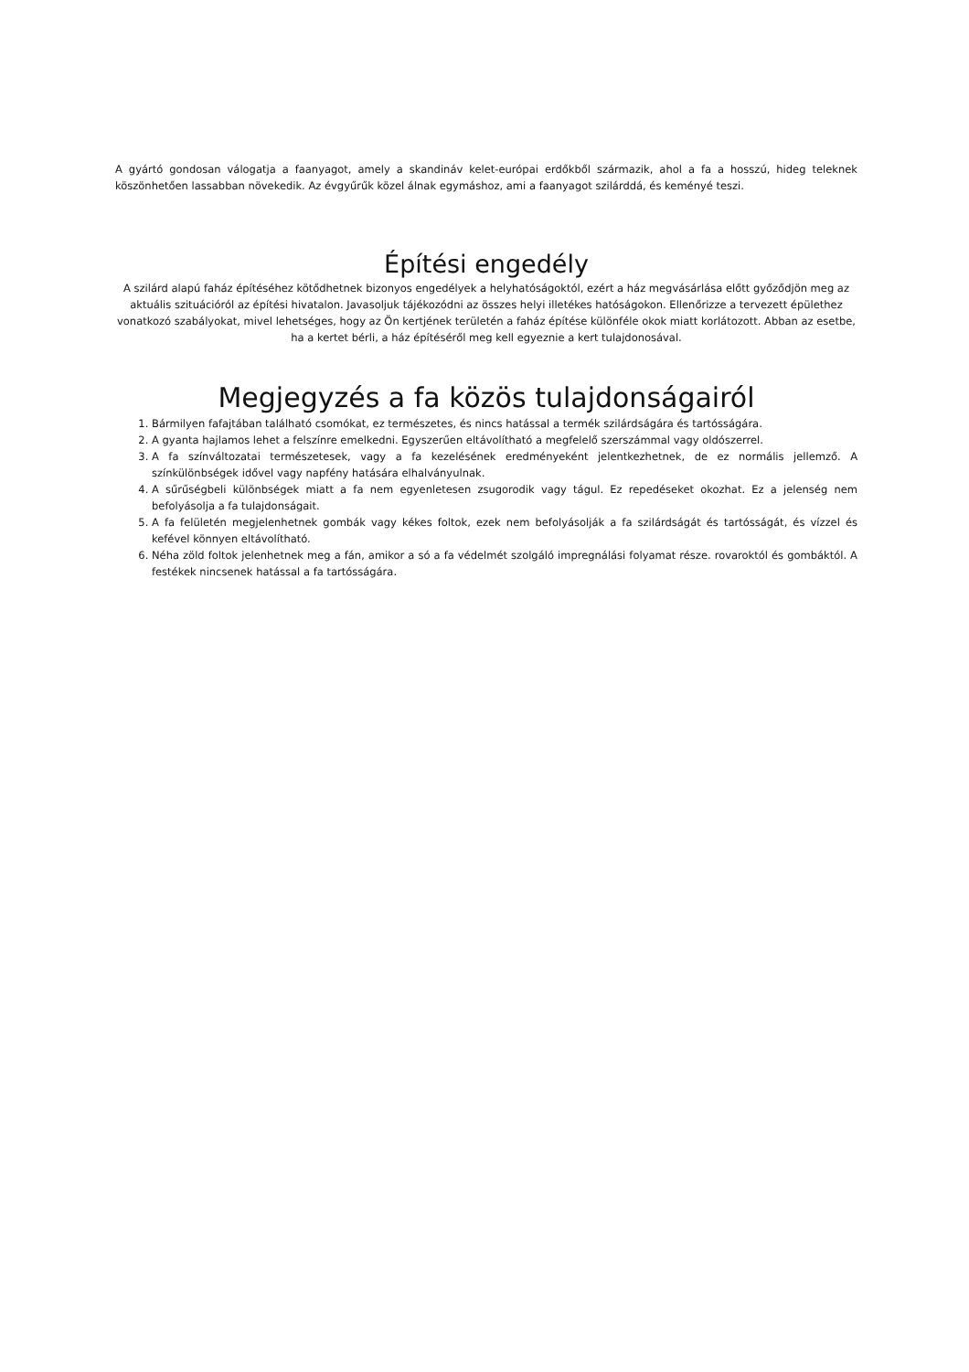A gyártó gondosan válogatja a faanyagot, amely a skandináv kelet-európai erdőkből származik, ahol a fa a hosszú, hideg teleknek köszönhetően lassabban növekedik. Az évgyűrűk közel álnak egymáshoz, ami a faanyagot szilárddá, és keményé teszi.
Építési engedély
A szilárd alapú faház építéséhez kötődhetnek bizonyos engedélyek a helyhatóságoktól, ezért a ház megvásárlása előtt győződjön meg az aktuális szituációról az építési hivatalon. Javasoljuk tájékozódni az összes helyi illetékes hatóságokon. Ellenőrizze a tervezett épülethez vonatkozó szabályokat, mivel lehetséges, hogy az Ön kertjének területén a faház építése különféle okok miatt korlátozott. Abban az esetbe, ha a kertet bérli, a ház építéséről meg kell egyeznie a kert tulajdonosával.
Megjegyzés a fa közös tulajdonságairól
1. Bármilyen fafajtában található csomókat, ez természetes, és nincs hatással a termék szilárdságára és tartósságára.
2. A gyanta hajlamos lehet a felszínre emelkedni. Egyszerűen eltávolítható a megfelelő szerszámmal vagy oldószerrel.
3. A fa színváltozatai természetesek, vagy a fa kezelésének eredményeként jelentkezhetnek, de ez normális jellemző. A színkülönbségek idővel vagy napfény hatására elhalványulnak.
4. A sűrűségbeli különbségek miatt a fa nem egyenletesen zsugorodik vagy tágul. Ez repedéseket okozhat. Ez a jelenség nem befolyásolja a fa tulajdonságait.
5. A fa felületén megjelenhetnek gombák vagy kékes foltok, ezek nem befolyásolják a fa szilárdságát és tartósságát, és vízzel és kefével könnyen eltávolítható.
6. Néha zöld foltok jelenhetnek meg a fán, amikor a só a fa védelmét szolgáló impregnálási folyamat része. rovaroktól és gombáktól. A festékek nincsenek hatással a fa tartósságára.